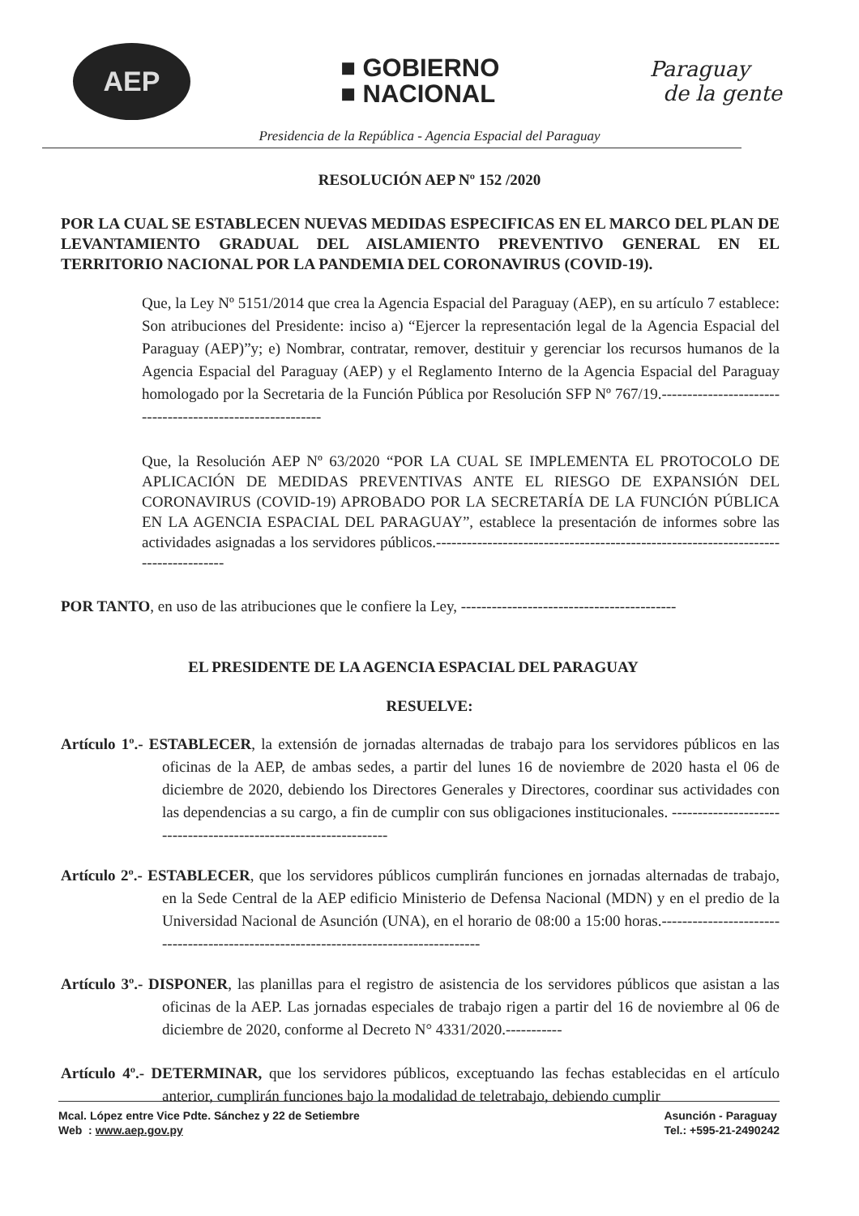AEP
■ GOBIERNO
■ NACIONAL
Paraguay
de la gente
Presidencia de la República - Agencia Espacial del Paraguay
RESOLUCIÓN AEP Nº 152 /2020
POR LA CUAL SE ESTABLECEN NUEVAS MEDIDAS ESPECIFICAS EN EL MARCO DEL PLAN DE LEVANTAMIENTO GRADUAL DEL AISLAMIENTO PREVENTIVO GENERAL EN EL TERRITORIO NACIONAL POR LA PANDEMIA DEL CORONAVIRUS (COVID-19).
Que, la Ley Nº 5151/2014 que crea la Agencia Espacial del Paraguay (AEP), en su artículo 7 establece: Son atribuciones del Presidente: inciso a) “Ejercer la representación legal de la Agencia Espacial del Paraguay (AEP)”y; e) Nombrar, contratar, remover, destituir y gerenciar los recursos humanos de la Agencia Espacial del Paraguay (AEP) y el Reglamento Interno de la Agencia Espacial del Paraguay homologado por la Secretaria de la Función Pública por Resolución SFP Nº 767/19.----------------------------------------------------------
Que, la Resolución AEP Nº 63/2020 “POR LA CUAL SE IMPLEMENTA EL PROTOCOLO DE APLICACIÓN DE MEDIDAS PREVENTIVAS ANTE EL RIESGO DE EXPANSIÓN DEL CORONAVIRUS (COVID-19) APROBADO POR LA SECRETARÍA DE LA FUNCIÓN PÚBLICA EN LA AGENCIA ESPACIAL DEL PARAGUAY”, establece la presentación de informes sobre las actividades asignadas a los servidores públicos.-----------------------------------------------------------------------------------
POR TANTO, en uso de las atribuciones que le confiere la Ley, ------------------------------------------
EL PRESIDENTE DE LA AGENCIA ESPACIAL DEL PARAGUAY
RESUELVE:
Artículo 1º.- ESTABLECER, la extensión de jornadas alternadas de trabajo para los servidores públicos en las oficinas de la AEP, de ambas sedes, a partir del lunes 16 de noviembre de 2020 hasta el 06 de diciembre de 2020, debiendo los Directores Generales y Directores, coordinar sus actividades con las dependencias a su cargo, a fin de cumplir con sus obligaciones institucionales. -----------------------------------------------------------------
Artículo 2º.- ESTABLECER, que los servidores públicos cumplirán funciones en jornadas alternadas de trabajo, en la Sede Central de la AEP edificio Ministerio de Defensa Nacional (MDN) y en el predio de la Universidad Nacional de Asunción (UNA), en el horario de 08:00 a 15:00 horas.-------------------------------------------------------------------------------------
Artículo 3º.- DISPONER, las planillas para el registro de asistencia de los servidores públicos que asistan a las oficinas de la AEP. Las jornadas especiales de trabajo rigen a partir del 16 de noviembre al 06 de diciembre de 2020, conforme al Decreto N° 4331/2020.-----------
Artículo 4º.- DETERMINAR, que los servidores públicos, exceptuando las fechas establecidas en el artículo anterior, cumplirán funciones bajo la modalidad de teletrabajo, debiendo cumplir
Mcal. López entre Vice Pdte. Sánchez y 22 de Setiembre
Web : www.aep.gov.py
Asunción - Paraguay
Tel.: +595-21-2490242